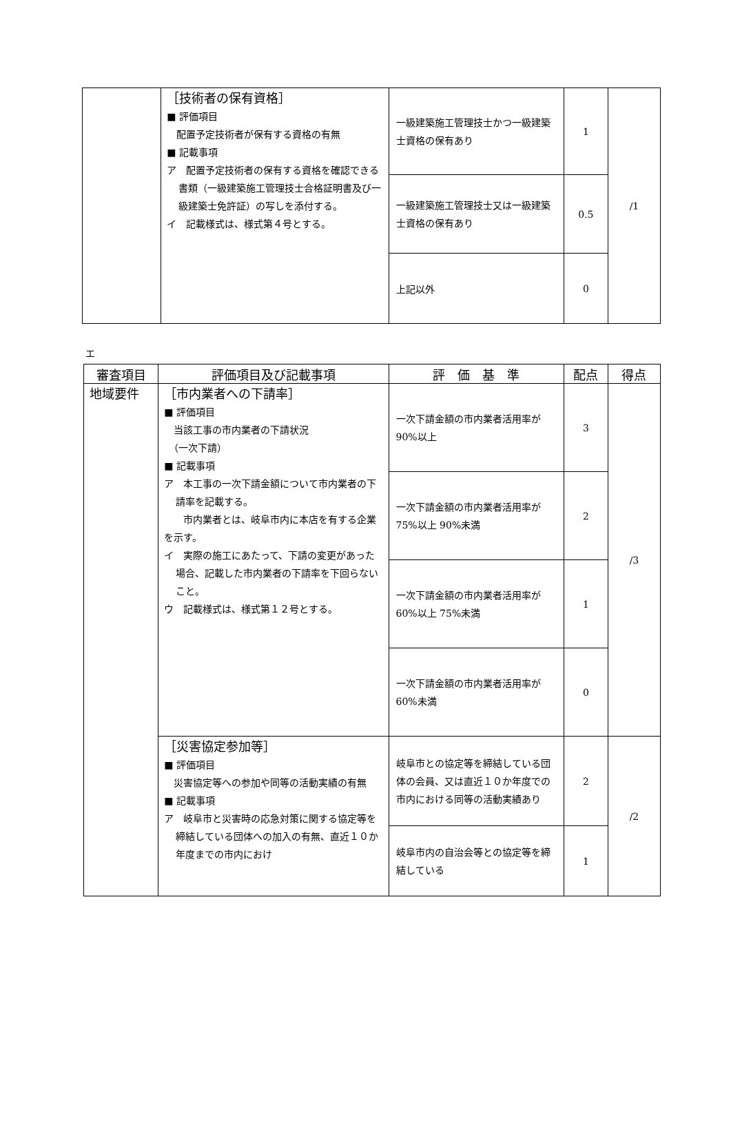| | ［技術者の保有資格］ ■ 評価項目 配置予定技術者が保有する資格の有無 ■ 記載事項 ア 配置予定技術者の保有する資格を確認できる書類（一級建築施工管理技士合格証明書及び一級建築士免許証）の写しを添付する。 イ 記載様式は、様式第４号とする。 | 一級建築施工管理技士かつ一級建築士資格の保有あり | 1 | /1 |
| | | 一級建築施工管理技士又は一級建築士資格の保有あり | 0.5 | |
| | | 上記以外 | 0 | |
エ
| 審査項目 | 評価項目及び記載事項 | 評 価 基 準 | 配点 | 得点 |
| --- | --- | --- | --- | --- |
| 地域要件 | ［市内業者への下請率］ ■ 評価項目 当該工事の市内業者の下請状況 （一次下請） ■ 記載事項 ア 本工事の一次下請金額について市内業者の下請率を記載する。 市内業者とは、岐阜市内に本店を有する企業を示す。 イ 実際の施工にあたって、下請の変更があった場合、記載した市内業者の下請率を下回らないこと。 ウ 記載様式は、様式第１２号とする。 | 一次下請金額の市内業者活用率が 90%以上 | 3 | /3 |
| | | 一次下請金額の市内業者活用率が 75%以上 90%未満 | 2 | |
| | | 一次下請金額の市内業者活用率が 60%以上 75%未満 | 1 | |
| | | 一次下請金額の市内業者活用率が 60%未満 | 0 | |
| | ［災害協定参加等］ ■ 評価項目 災害協定等への参加や同等の活動実績の有無 ■ 記載事項 ア 岐阜市と災害時の応急対策に関する協定等を締結している団体への加入の有無、直近１０か年度までの市内におけ | 岐阜市との協定等を締結している団体の会員、又は直近１０か年度での市内における同等の活動実績あり | 2 | /2 |
| | | 岐阜市内の自治会等との協定等を締結している | 1 | |